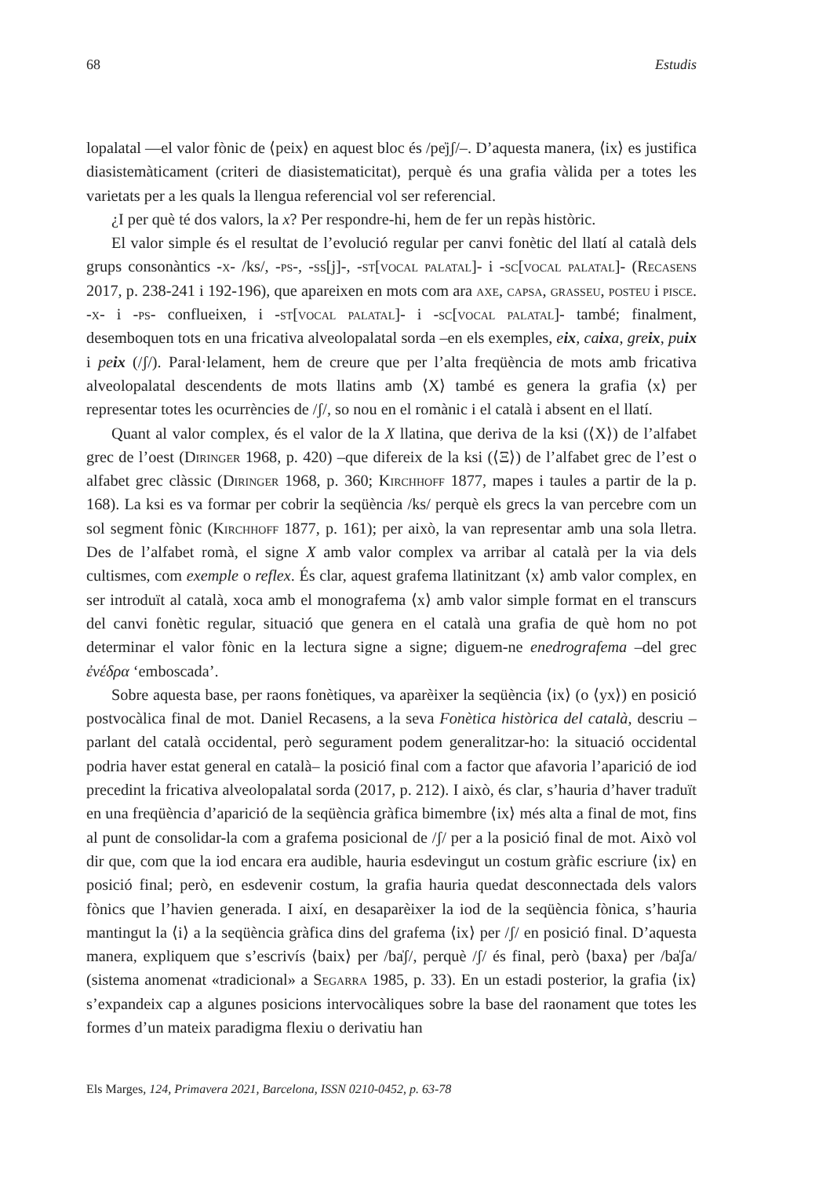68 Estudis
lopalatal —el valor fònic de ⟨peix⟩ en aquest bloc és /pe̍jʃ/–. D’aquesta manera, ⟨ix⟩ es justifica diasistemàticament (criteri de diasistematicitat), perquè és una grafia vàlida per a totes les varietats per a les quals la llengua referencial vol ser referencial.
¿I per què té dos valors, la x? Per respondre-hi, hem de fer un repàs històric.
El valor simple és el resultat de l’evolució regular per canvi fonètic del llatí al català dels grups consonàntics -x- /ks/, -ps-, -ss[j]-, -st[vocal palatal]- i -sc[vocal palatal]- (Recasens 2017, p. 238-241 i 192-196), que apareixen en mots com ara axe, capsa, grasseu, posteu i pisce. -x- i -ps- conflueixen, i -st[vocal palatal]- i -sc[vocal palatal]- també; finalment, desemboquen tots en una fricativa alveolopalatal sorda –en els exemples, eix, caixa, greix, puix i peix (/ʃ/). Paral·lelament, hem de creure que per l’alta freqüència de mots amb fricativa alveolopalatal descendents de mots llatins amb ⟨X⟩ també es genera la grafia ⟨x⟩ per representar totes les ocurrències de /ʃ/, so nou en el romànic i el català i absent en el llatí.
Quant al valor complex, és el valor de la X llatina, que deriva de la ksi (⟨X⟩) de l’alfabet grec de l’oest (Diringer 1968, p. 420) –que difereix de la ksi (⟨Ξ⟩) de l’alfabet grec de l’est o alfabet grec clàssic (Diringer 1968, p. 360; Kirchhoff 1877, mapes i taules a partir de la p. 168). La ksi es va formar per cobrir la seqüència /ks/ perquè els grecs la van percebre com un sol segment fònic (Kirchhoff 1877, p. 161); per això, la van representar amb una sola lletra. Des de l’alfabet romà, el signe X amb valor complex va arribar al català per la via dels cultismes, com exemple o reflex. És clar, aquest grafema llatinitzant ⟨x⟩ amb valor complex, en ser introduït al català, xoca amb el monografema ⟨x⟩ amb valor simple format en el transcurs del canvi fonètic regular, situació que genera en el català una grafia de què hom no pot determinar el valor fònic en la lectura signe a signe; diguem-ne enedrografema –del grec ἐνέδρα ‘emboscada’.
Sobre aquesta base, per raons fonètiques, va aparèixer la seqüència ⟨ix⟩ (o ⟨yx⟩) en posició postvocàlica final de mot. Daniel Recasens, a la seva Fonètica històrica del català, descriu –parlant del català occidental, però segurament podem generalitzar-ho: la situació occidental podria haver estat general en català– la posició final com a factor que afavoria l’aparició de iod precedint la fricativa alveolopalatal sorda (2017, p. 212). I això, és clar, s’hauria d’haver traduït en una freqüència d’aparició de la seqüència gràfica bimembre ⟨ix⟩ més alta a final de mot, fins al punt de consolidar-la com a grafema posicional de /ʃ/ per a la posició final de mot. Això vol dir que, com que la iod encara era audible, hauria esdevingut un costum gràfic escriure ⟨ix⟩ en posició final; però, en esdevenir costum, la grafia hauria quedat desconnectada dels valors fònics que l’havien generada. I així, en desaparèixer la iod de la seqüència fònica, s’hauria mantingut la ⟨i⟩ a la seqüència gràfica dins del grafema ⟨ix⟩ per /ʃ/ en posició final. D’aquesta manera, expliquem que s’escrivís ⟨baix⟩ per /ba̍ʃ/, perquè /ʃ/ és final, però ⟨baxa⟩ per /ba̍ʃa/ (sistema anomenat «tradicional» a Segarra 1985, p. 33). En un estadi posterior, la grafia ⟨ix⟩ s’expandeix cap a algunes posicions intervocàliques sobre la base del raonament que totes les formes d’un mateix paradigma flexiu o derivatiu han
Els Marges, 124, Primavera 2021, Barcelona, ISSN 0210-0452, p. 63-78